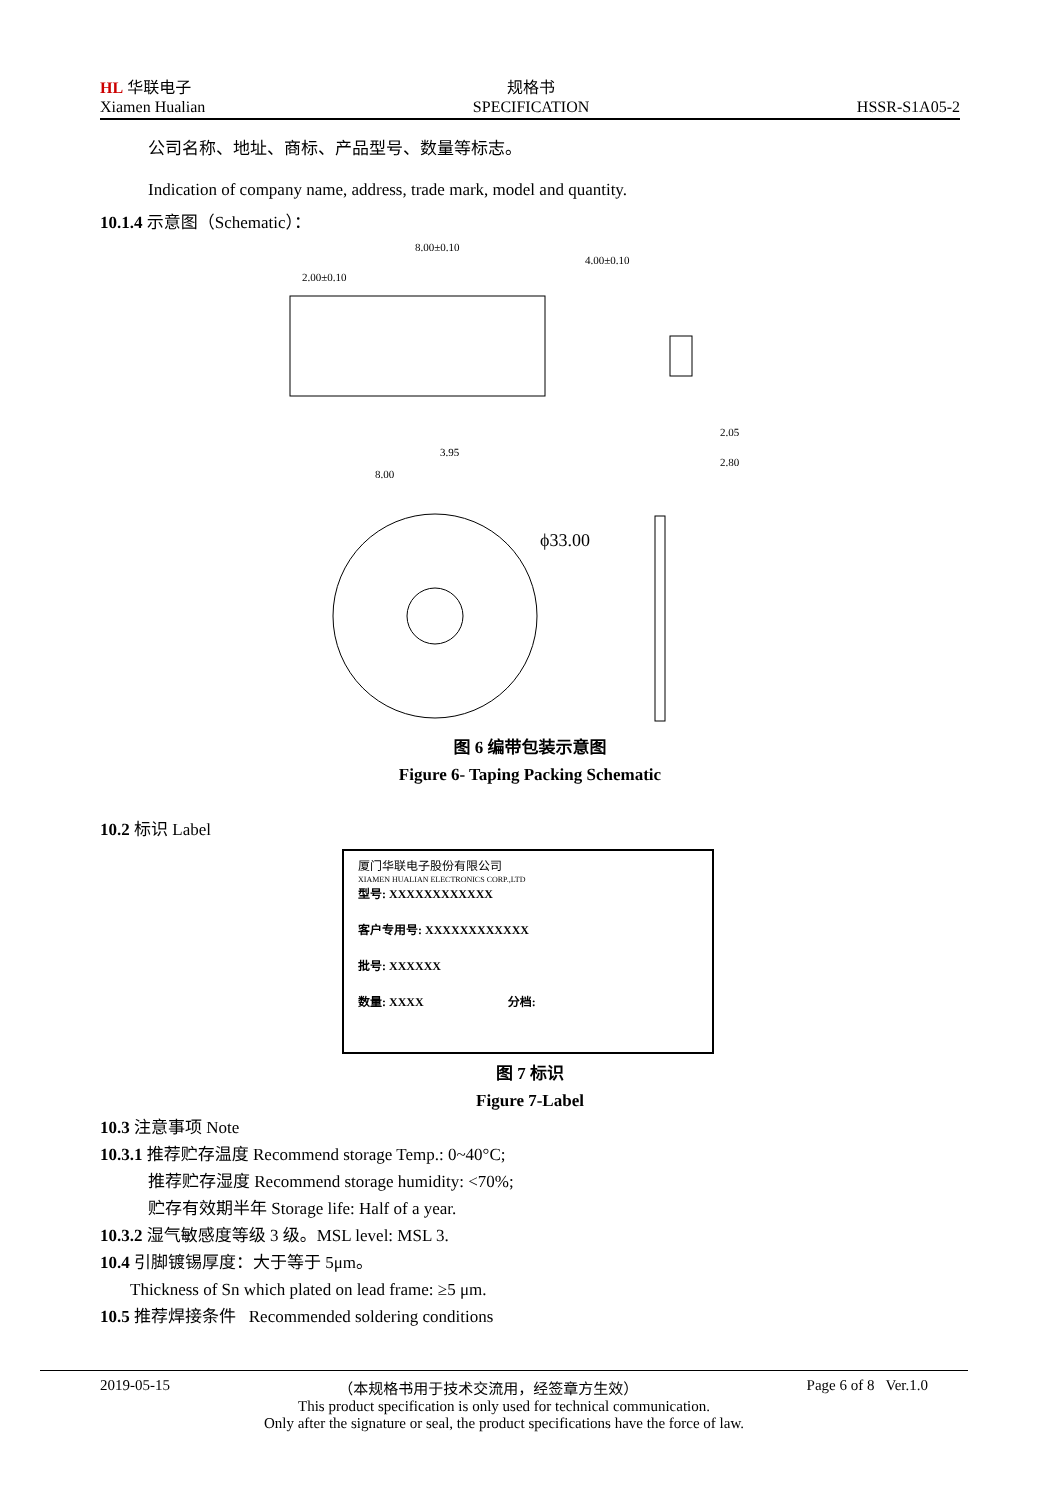HL 华联电子
Xiamen Hualian
规格书
SPECIFICATION
HSSR-S1A05-2
公司名称、地址、商标、产品型号、数量等标志。
Indication of company name, address, trade mark, model and quantity.
10.1.4 示意图（Schematic）：
8.00±0.10
4.00±0.10
2.00±0.10
2.05
2.80
3.95
8.00
ϕ33.00
图 6 编带包装示意图
Figure 6- Taping Packing Schematic
10.2 标识 Label
厦门华联电子股份有限公司
XIAMEN HUALIAN ELECTRONICS CORP.,LTD
型号: XXXXXXXXXXXX
客户专用号: XXXXXXXXXXXX
批号: XXXXXX
数量: XXXX 分档:
图 7 标识
Figure 7-Label
10.3 注意事项 Note
10.3.1 推荐贮存温度 Recommend storage Temp.: 0~40°C;
推荐贮存湿度 Recommend storage humidity: <70%;
贮存有效期半年 Storage life: Half of a year.
10.3.2 湿气敏感度等级 3 级。MSL level: MSL 3.
10.4 引脚镀锡厚度：大于等于 5μm。
Thickness of Sn which plated on lead frame: ≥5 μm.
10.5 推荐焊接条件 Recommended soldering conditions
2019-05-15 （本规格书用于技术交流用，经签章方生效） Page 6 of 8 Ver.1.0
This product specification is only used for technical communication.
Only after the signature or seal, the product specifications have the force of law.